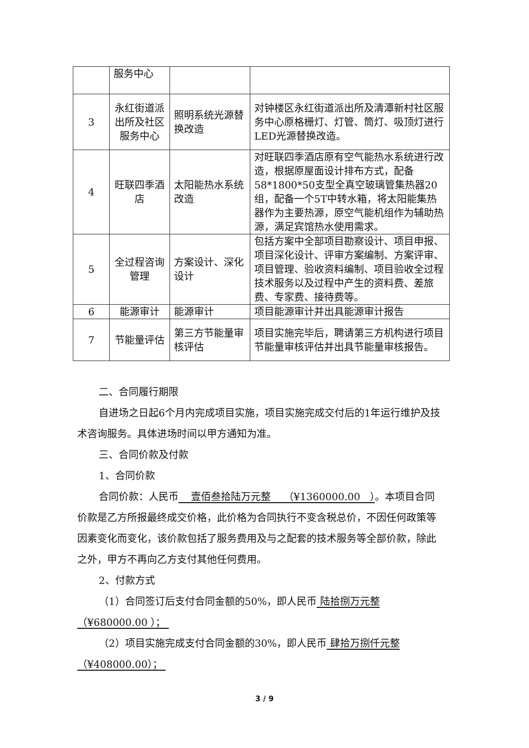| | 服务中心 | | |
| 3 | 永红街道派出所及社区服务中心 | 照明系统光源替换改造 | 对钟楼区永红街道派出所及清潭新村社区服务中心原格栅灯、灯管、筒灯、吸顶灯进行LED光源替换改造。 |
| 4 | 旺联四季酒店 | 太阳能热水系统改造 | 对旺联四季酒店原有空气能热水系统进行改造，根据原屋面设计排布方式，配备58*1800*50支型全真空玻璃管集热器20组，配备一个5T中转水箱，将太阳能集热器作为主要热源，原空气能机组作为辅助热源，满足宾馆热水使用需求。 |
| 5 | 全过程咨询管理 | 方案设计、深化设计 | 包括方案中全部项目勘察设计、项目申报、项目深化设计、评审方案编制、方案评审、项目管理、验收资料编制、项目验收全过程技术服务以及过程中产生的资料费、差旅费、专家费、接待费等。 |
| 6 | 能源审计 | 能源审计 | 项目能源审计并出具能源审计报告 |
| 7 | 节能量评估 | 第三方节能量审核评估 | 项目实施完毕后，聘请第三方机构进行项目节能量审核评估并出具节能量审核报告。 |
二、合同履行期限
自进场之日起6个月内完成项目实施，项目实施完成交付后的1年运行维护及技术咨询服务。具体进场时间以甲方通知为准。
三、合同价款及付款
1、合同价款
合同价款：人民币 壹佰叁拾陆万元整 （¥1360000.00 ）。本项目合同价款是乙方所报最终成交价格，此价格为合同执行不变含税总价，不因任何政策等因素变化而变化，该价款包括了服务费用及与之配套的技术服务等全部价款，除此之外，甲方不再向乙方支付其他任何费用。
2、付款方式
（1）合同签订后支付合同金额的50%，即人民币 陆拾捌万元整（¥680000.00 ）；
（2）项目实施完成支付合同金额的30%，即人民币 肆拾万捌仟元整（¥408000.00）；
3 / 9